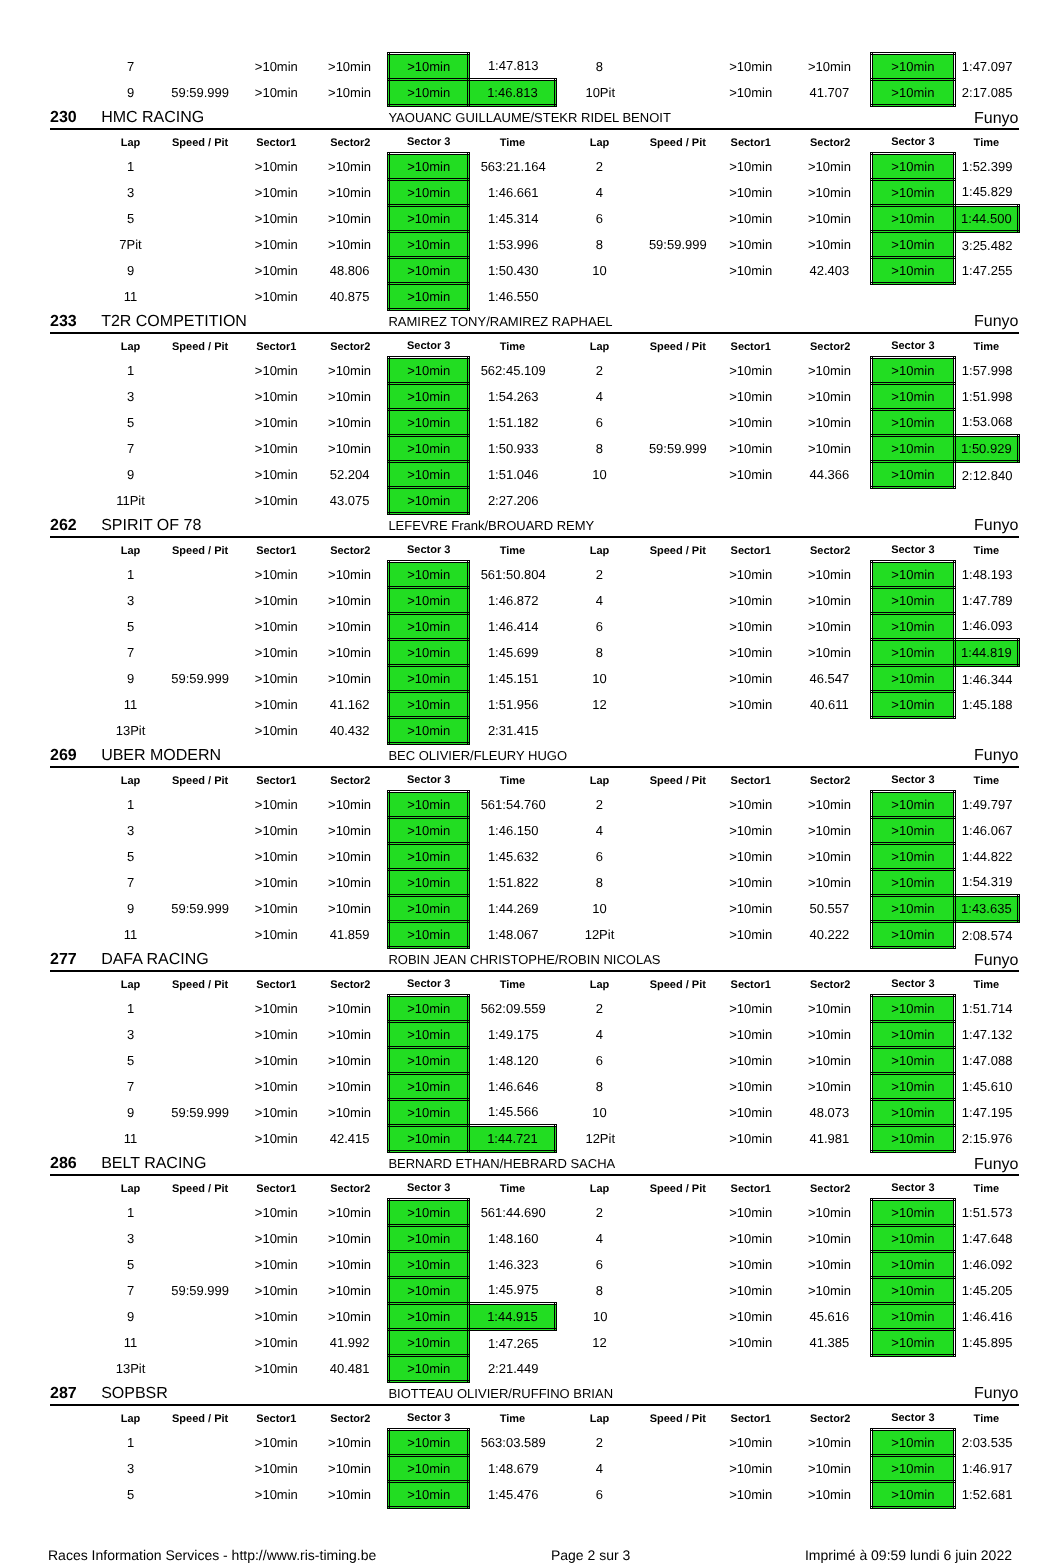| | 7 | | >10min | >10min | >10min | 1:47.813 | 8 | | >10min | >10min | >10min | 1:47.097 |
| | 9 | 59:59.999 | >10min | >10min | >10min | 1:46.813 | 10Pit | | >10min | 41.707 | >10min | 2:17.085 |
| 230 | HMC RACING | | | | YAOUANC GUILLAUME/STEKR RIDEL BENOIT | | | | | Funyo | | |
| | Lap | Speed / Pit | Sector1 | Sector2 | Sector 3 | Time | Lap | Speed / Pit | Sector1 | Sector2 | Sector 3 | Time |
| | 1 | | >10min | >10min | >10min | 563:21.164 | 2 | | >10min | >10min | >10min | 1:52.399 |
| | 3 | | >10min | >10min | >10min | 1:46.661 | 4 | | >10min | >10min | >10min | 1:45.829 |
| | 5 | | >10min | >10min | >10min | 1:45.314 | 6 | | >10min | >10min | >10min | 1:44.500 |
| | 7Pit | | >10min | >10min | >10min | 1:53.996 | 8 | 59:59.999 | >10min | >10min | >10min | 3:25.482 |
| | 9 | | >10min | 48.806 | >10min | 1:50.430 | 10 | | >10min | 42.403 | >10min | 1:47.255 |
| | 11 | | >10min | 40.875 | >10min | 1:46.550 | | | | | | |
| 233 | T2R COMPETITION | | | | RAMIREZ TONY/RAMIREZ RAPHAEL | | | | | Funyo | | |
| | Lap | Speed / Pit | Sector1 | Sector2 | Sector 3 | Time | Lap | Speed / Pit | Sector1 | Sector2 | Sector 3 | Time |
| | 1 | | >10min | >10min | >10min | 562:45.109 | 2 | | >10min | >10min | >10min | 1:57.998 |
| | 3 | | >10min | >10min | >10min | 1:54.263 | 4 | | >10min | >10min | >10min | 1:51.998 |
| | 5 | | >10min | >10min | >10min | 1:51.182 | 6 | | >10min | >10min | >10min | 1:53.068 |
| | 7 | | >10min | >10min | >10min | 1:50.933 | 8 | 59:59.999 | >10min | >10min | >10min | 1:50.929 |
| | 9 | | >10min | 52.204 | >10min | 1:51.046 | 10 | | >10min | 44.366 | >10min | 2:12.840 |
| | 11Pit | | >10min | 43.075 | >10min | 2:27.206 | | | | | | |
| 262 | SPIRIT OF 78 | | | | LEFEVRE Frank/BROUARD REMY | | | | | Funyo | | |
| | Lap | Speed / Pit | Sector1 | Sector2 | Sector 3 | Time | Lap | Speed / Pit | Sector1 | Sector2 | Sector 3 | Time |
| | 1 | | >10min | >10min | >10min | 561:50.804 | 2 | | >10min | >10min | >10min | 1:48.193 |
| | 3 | | >10min | >10min | >10min | 1:46.872 | 4 | | >10min | >10min | >10min | 1:47.789 |
| | 5 | | >10min | >10min | >10min | 1:46.414 | 6 | | >10min | >10min | >10min | 1:46.093 |
| | 7 | | >10min | >10min | >10min | 1:45.699 | 8 | | >10min | >10min | >10min | 1:44.819 |
| | 9 | 59:59.999 | >10min | >10min | >10min | 1:45.151 | 10 | | >10min | 46.547 | >10min | 1:46.344 |
| | 11 | | >10min | 41.162 | >10min | 1:51.956 | 12 | | >10min | 40.611 | >10min | 1:45.188 |
| | 13Pit | | >10min | 40.432 | >10min | 2:31.415 | | | | | | |
| 269 | UBER MODERN | | | | BEC OLIVIER/FLEURY HUGO | | | | | Funyo | | |
| | Lap | Speed / Pit | Sector1 | Sector2 | Sector 3 | Time | Lap | Speed / Pit | Sector1 | Sector2 | Sector 3 | Time |
| | 1 | | >10min | >10min | >10min | 561:54.760 | 2 | | >10min | >10min | >10min | 1:49.797 |
| | 3 | | >10min | >10min | >10min | 1:46.150 | 4 | | >10min | >10min | >10min | 1:46.067 |
| | 5 | | >10min | >10min | >10min | 1:45.632 | 6 | | >10min | >10min | >10min | 1:44.822 |
| | 7 | | >10min | >10min | >10min | 1:51.822 | 8 | | >10min | >10min | >10min | 1:54.319 |
| | 9 | 59:59.999 | >10min | >10min | >10min | 1:44.269 | 10 | | >10min | 50.557 | >10min | 1:43.635 |
| | 11 | | >10min | 41.859 | >10min | 1:48.067 | 12Pit | | >10min | 40.222 | >10min | 2:08.574 |
| 277 | DAFA RACING | | | | ROBIN JEAN CHRISTOPHE/ROBIN NICOLAS | | | | | Funyo | | |
| | Lap | Speed / Pit | Sector1 | Sector2 | Sector 3 | Time | Lap | Speed / Pit | Sector1 | Sector2 | Sector 3 | Time |
| | 1 | | >10min | >10min | >10min | 562:09.559 | 2 | | >10min | >10min | >10min | 1:51.714 |
| | 3 | | >10min | >10min | >10min | 1:49.175 | 4 | | >10min | >10min | >10min | 1:47.132 |
| | 5 | | >10min | >10min | >10min | 1:48.120 | 6 | | >10min | >10min | >10min | 1:47.088 |
| | 7 | | >10min | >10min | >10min | 1:46.646 | 8 | | >10min | >10min | >10min | 1:45.610 |
| | 9 | 59:59.999 | >10min | >10min | >10min | 1:45.566 | 10 | | >10min | 48.073 | >10min | 1:47.195 |
| | 11 | | >10min | 42.415 | >10min | 1:44.721 | 12Pit | | >10min | 41.981 | >10min | 2:15.976 |
| 286 | BELT RACING | | | | BERNARD ETHAN/HEBRARD SACHA | | | | | Funyo | | |
| | Lap | Speed / Pit | Sector1 | Sector2 | Sector 3 | Time | Lap | Speed / Pit | Sector1 | Sector2 | Sector 3 | Time |
| | 1 | | >10min | >10min | >10min | 561:44.690 | 2 | | >10min | >10min | >10min | 1:51.573 |
| | 3 | | >10min | >10min | >10min | 1:48.160 | 4 | | >10min | >10min | >10min | 1:47.648 |
| | 5 | | >10min | >10min | >10min | 1:46.323 | 6 | | >10min | >10min | >10min | 1:46.092 |
| | 7 | 59:59.999 | >10min | >10min | >10min | 1:45.975 | 8 | | >10min | >10min | >10min | 1:45.205 |
| | 9 | | >10min | >10min | >10min | 1:44.915 | 10 | | >10min | 45.616 | >10min | 1:46.416 |
| | 11 | | >10min | 41.992 | >10min | 1:47.265 | 12 | | >10min | 41.385 | >10min | 1:45.895 |
| | 13Pit | | >10min | 40.481 | >10min | 2:21.449 | | | | | | |
| 287 | SOPBSR | | | | BIOTTEAU OLIVIER/RUFFINO BRIAN | | | | | Funyo | | |
| | Lap | Speed / Pit | Sector1 | Sector2 | Sector 3 | Time | Lap | Speed / Pit | Sector1 | Sector2 | Sector 3 | Time |
| | 1 | | >10min | >10min | >10min | 563:03.589 | 2 | | >10min | >10min | >10min | 2:03.535 |
| | 3 | | >10min | >10min | >10min | 1:48.679 | 4 | | >10min | >10min | >10min | 1:46.917 |
| | 5 | | >10min | >10min | >10min | 1:45.476 | 6 | | >10min | >10min | >10min | 1:52.681 |
Races Information Services - http://www.ris-timing.be Page 2 sur 3 Imprimé à 09:59 lundi 6 juin 2022